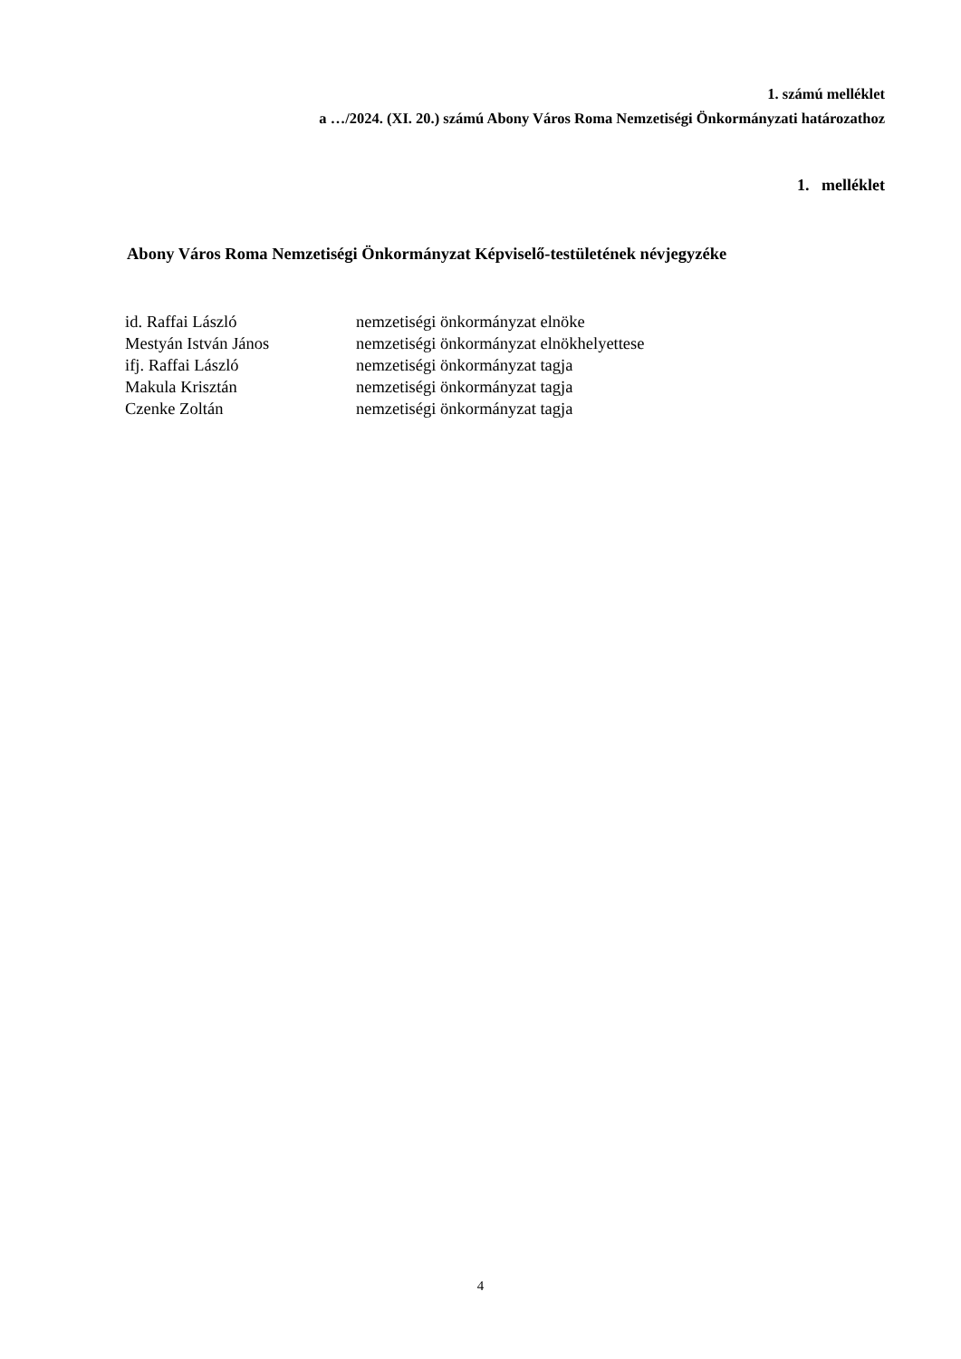1. számú melléklet
a …/2024. (XI. 20.) számú Abony Város Roma Nemzetiségi Önkormányzati határozathoz
1. melléklet
Abony Város Roma Nemzetiségi Önkormányzat Képviselő-testületének névjegyzéke
| id. Raffai László | nemzetiségi önkormányzat elnöke |
| Mestyán István János | nemzetiségi önkormányzat elnökhelyettese |
| ifj. Raffai László | nemzetiségi önkormányzat tagja |
| Makula Krisztán | nemzetiségi önkormányzat tagja |
| Czenke Zoltán | nemzetiségi önkormányzat tagja |
4